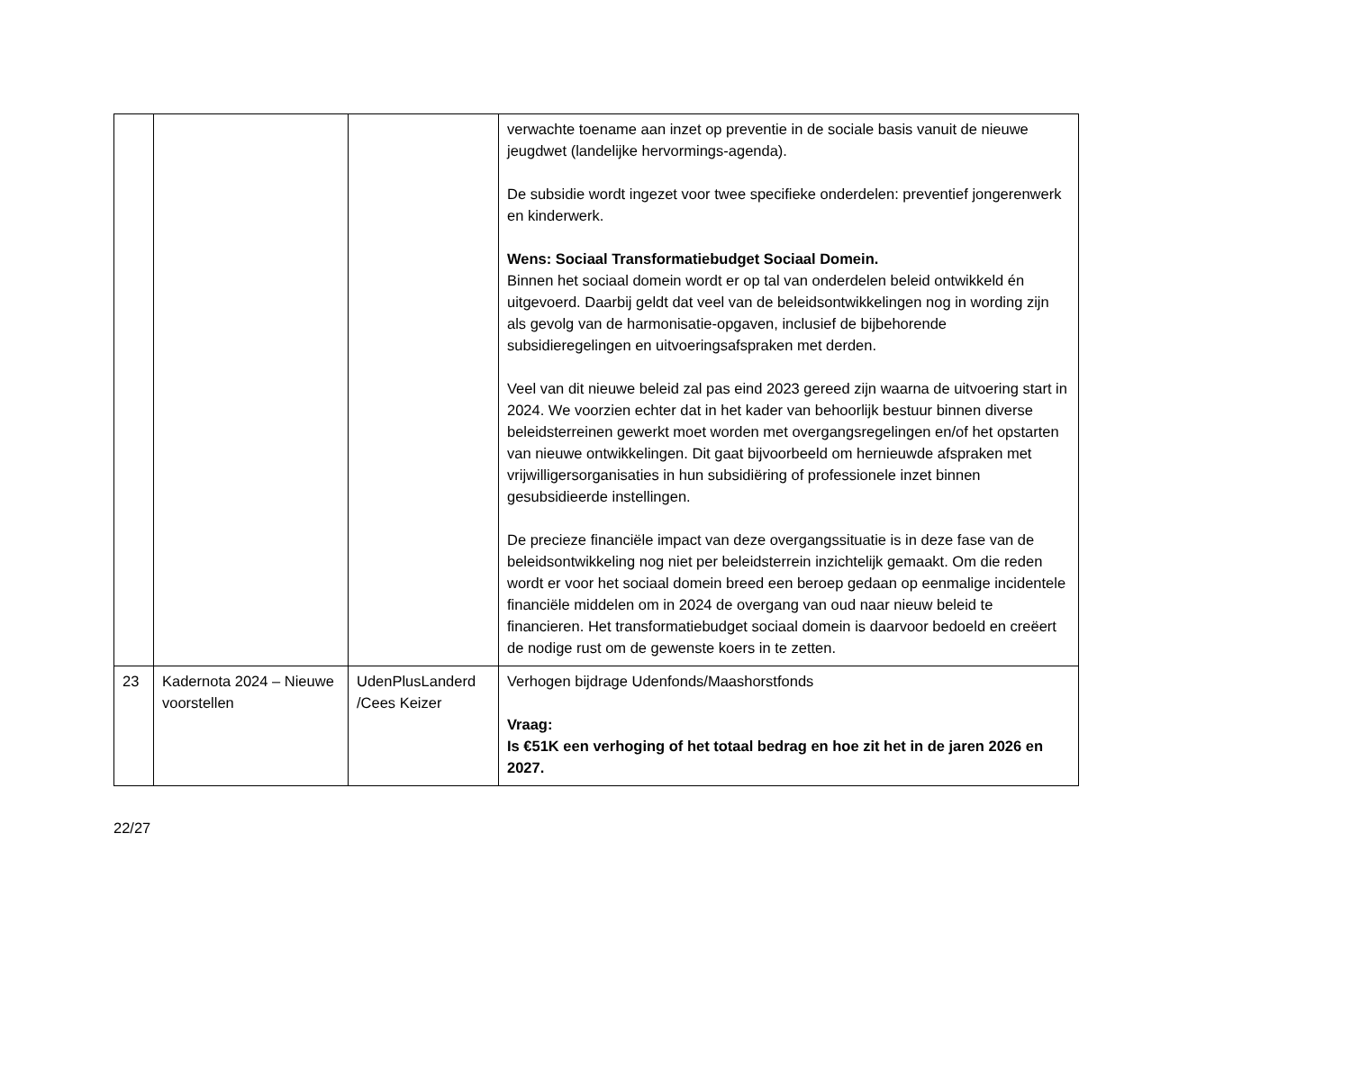| | | | verwachte toename aan inzet op preventie in de sociale basis vanuit de nieuwe jeugdwet (landelijke hervormings-agenda). De subsidie wordt ingezet voor twee specifieke onderdelen: preventief jongerenwerk en kinderwerk. Wens: Sociaal Transformatiebudget Sociaal Domein. Binnen het sociaal domein wordt er op tal van onderdelen beleid ontwikkeld én uitgevoerd. Daarbij geldt dat veel van de beleidsontwikkelingen nog in wording zijn als gevolg van de harmonisatie-opgaven, inclusief de bijbehorende subsidieregelingen en uitvoeringsafspraken met derden. Veel van dit nieuwe beleid zal pas eind 2023 gereed zijn waarna de uitvoering start in 2024. We voorzien echter dat in het kader van behoorlijk bestuur binnen diverse beleidsterreinen gewerkt moet worden met overgangsregelingen en/of het opstarten van nieuwe ontwikkelingen. Dit gaat bijvoorbeeld om hernieuwde afspraken met vrijwilligersorganisaties in hun subsidiëring of professionele inzet binnen gesubsidieerde instellingen. De precieze financiële impact van deze overgangssituatie is in deze fase van de beleidsontwikkeling nog niet per beleidsterrein inzichtelijk gemaakt. Om die reden wordt er voor het sociaal domein breed een beroep gedaan op eenmalige incidentele financiële middelen om in 2024 de overgang van oud naar nieuw beleid te financieren. Het transformatiebudget sociaal domein is daarvoor bedoeld en creëert de nodige rust om de gewenste koers in te zetten. |
| 23 | Kadernota 2024 – Nieuwe voorstellen | UdenPlusLanderd /Cees Keizer | Verhogen bijdrage Udenfonds/Maashorstfonds Vraag: Is €51K een verhoging of het totaal bedrag en hoe zit het in de jaren 2026 en 2027. |
22/27